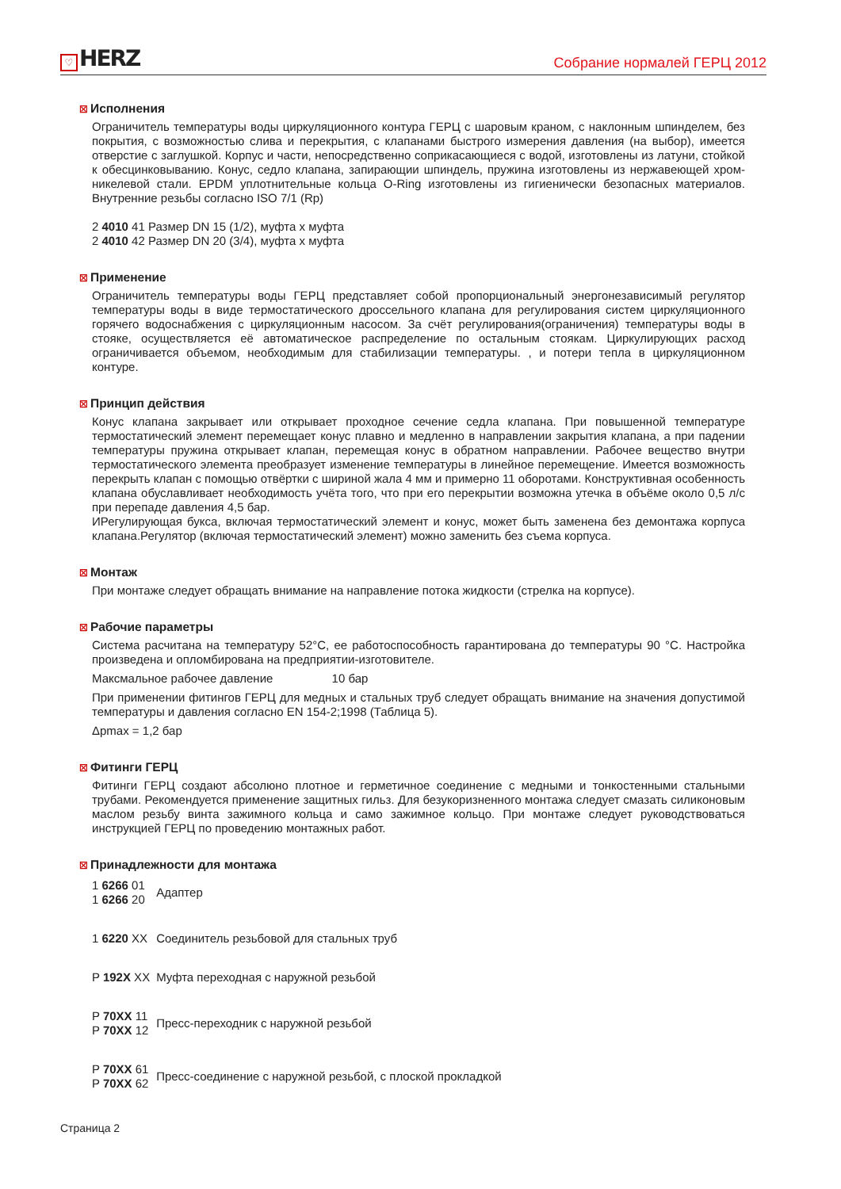♡ HERZ
Собрание нормалей ГЕРЦ 2012
☒ Исполнения
Ограничитель температуры воды циркуляционного контура ГЕРЦ с шаровым краном, с наклонным шпинделем, без покрытия, с возможностью слива и перекрытия, с клапанами быстрого измерения давления (на выбор), имеется отверстие с заглушкой. Корпус и части, непосредственно соприкасающиеся с водой, изготовлены из латуни, стойкой к обесцинковыванию. Конус, седло клапана, запирающии шпиндель, пружина изготовлены из нержавеющей хром-никелевой стали. EPDM уплотнительные кольца O-Ring изготовлены из гигиенически безопасных материалов. Внутренние резьбы согласно ISO 7/1 (Rp)
2 4010 41 Размер DN 15 (1/2), муфта х муфта
2 4010 42 Размер DN 20 (3/4), муфта х муфта
☒ Применение
Ограничитель температуры воды ГЕРЦ представляет собой пропорциональный энергонезависимый регулятор температуры воды в виде термостатического дроссельного клапана для регулирования систем циркуляционного горячего водоснабжения с циркуляционным насосом. За счёт регулирования(ограничения) температуры воды в стояке, осуществляется её автоматическое распределение по остальным стоякам. Циркулирующих расход ограничивается объемом, необходимым для стабилизации температуры. , и потери тепла в циркуляционном контуре.
☒ Принцип действия
Конус клапана закрывает или открывает проходное сечение седла клапана. При повышенной температуре термостатический элемент перемещает конус плавно и медленно в направлении закрытия клапана, а при падении температуры пружина открывает клапан, перемещая конус в обратном направлении. Рабочее вещество внутри термостатического элемента преобразует изменение температуры в линейное перемещение. Имеется возможность перекрыть клапан с помощью отвёртки с шириной жала 4 мм и примерно 11 оборотами. Конструктивная особенность клапана обуславливает необходимость учёта того, что при его перекрытии возможна утечка в объёме около 0,5 л/с при перепаде давления 4,5 бар.
ИРегулирующая букса, включая термостатический элемент и конус, может быть заменена без демонтажа корпуса клапана.Регулятор (включая термостатический элемент) можно заменить без съема корпуса.
☒ Монтаж
При монтаже следует обращать внимание на направление потока жидкости (стрелка на корпусе).
☒ Рабочие параметры
Система расчитана на температуру 52°C, ее работоспособность гарантирована до температуры 90 °C. Настройка произведена и опломбирована на предприятии-изготовителе.
Максмальное рабочее давление 10 бар
При применении фитингов ГЕРЦ для медных и стальных труб следует обращать внимание на значения допустимой температуры и давления согласно EN 154-2;1998 (Таблица 5).
Δpmax = 1,2 бар
☒ Фитинги ГЕРЦ
Фитинги ГЕРЦ создают абсолюно плотное и герметичное соединение с медными и тонкостенными стальными трубами. Рекомендуется применение защитных гильз. Для безукоризненного монтажа следует смазать силиконовым маслом резьбу винта зажимного кольца и само зажимное кольцо. При монтаже следует руководствоваться инструкцией ГЕРЦ по проведению монтажных работ.
☒ Принадлежности для монтажа
| 1 6266 01 1 6266 20 | Адаптер |
| 1 6220 XX | Соединитель резьбовой для стальных труб |
| P 192X XX | Муфта переходная с наружной резьбой |
| P 70XX 11 P 70XX 12 | Пресс-переходник с наружной резьбой |
| P 70XX 61 P 70XX 62 | Пресс-соединение с наружной резьбой, с плоской прокладкой |
Страница 2